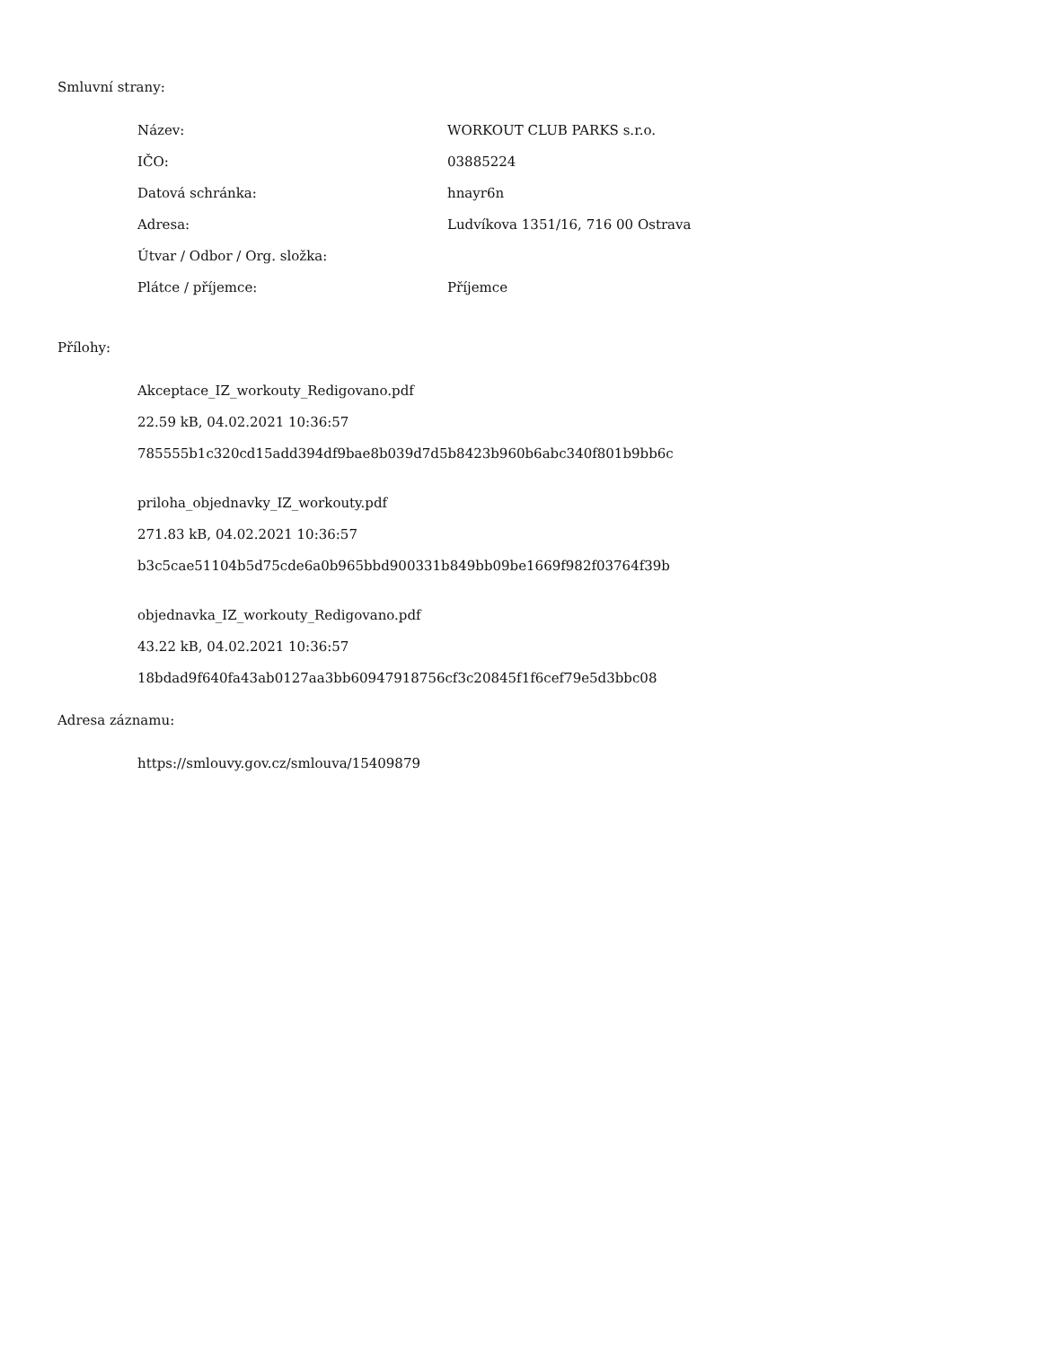Smluvní strany:
| Název: | WORKOUT CLUB PARKS s.r.o. |
| IČO: | 03885224 |
| Datová schránka: | hnayr6n |
| Adresa: | Ludvíkova 1351/16, 716 00 Ostrava |
| Útvar / Odbor / Org. složka: | |
| Plátce / příjemce: | Příjemce |
Přílohy:
Akceptace_IZ_workouty_Redigovano.pdf
22.59 kB, 04.02.2021 10:36:57
785555b1c320cd15add394df9bae8b039d7d5b8423b960b6abc340f801b9bb6c
priloha_objednavky_IZ_workouty.pdf
271.83 kB, 04.02.2021 10:36:57
b3c5cae51104b5d75cde6a0b965bbd900331b849bb09be1669f982f03764f39b
objednavka_IZ_workouty_Redigovano.pdf
43.22 kB, 04.02.2021 10:36:57
18bdad9f640fa43ab0127aa3bb60947918756cf3c20845f1f6cef79e5d3bbc08
Adresa záznamu:
https://smlouvy.gov.cz/smlouva/15409879